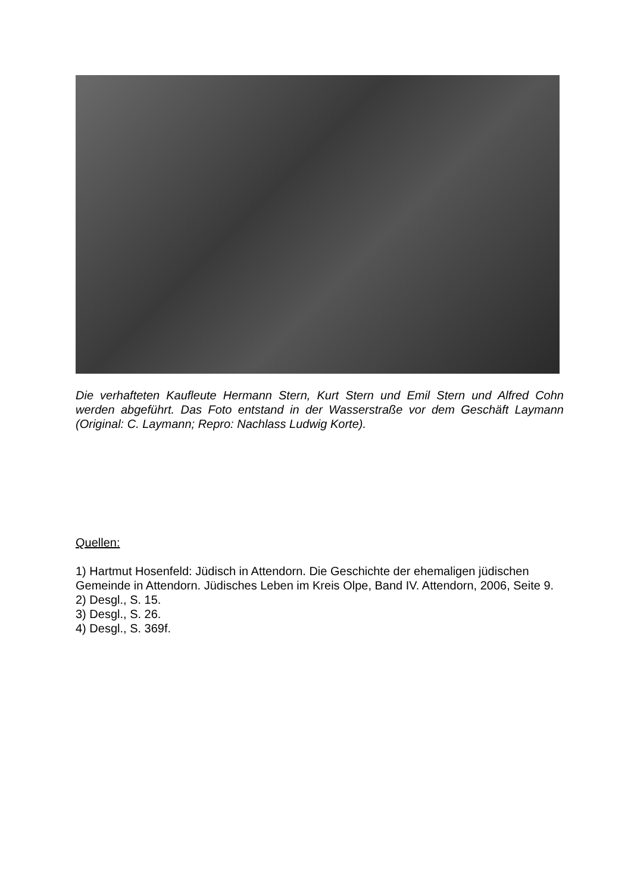Die verhafteten Kaufleute Hermann Stern, Kurt Stern und Emil Stern und Alfred Cohn werden abgeführt. Das Foto entstand in der Wasserstraße vor dem Geschäft Laymann (Original: C. Laymann; Repro: Nachlass Ludwig Korte).
Quellen:
1) Hartmut Hosenfeld: Jüdisch in Attendorn. Die Geschichte der ehemaligen jüdischen Gemeinde in Attendorn. Jüdisches Leben im Kreis Olpe, Band IV. Attendorn, 2006, Seite 9.
2) Desgl., S. 15.
3) Desgl., S. 26.
4) Desgl., S. 369f.